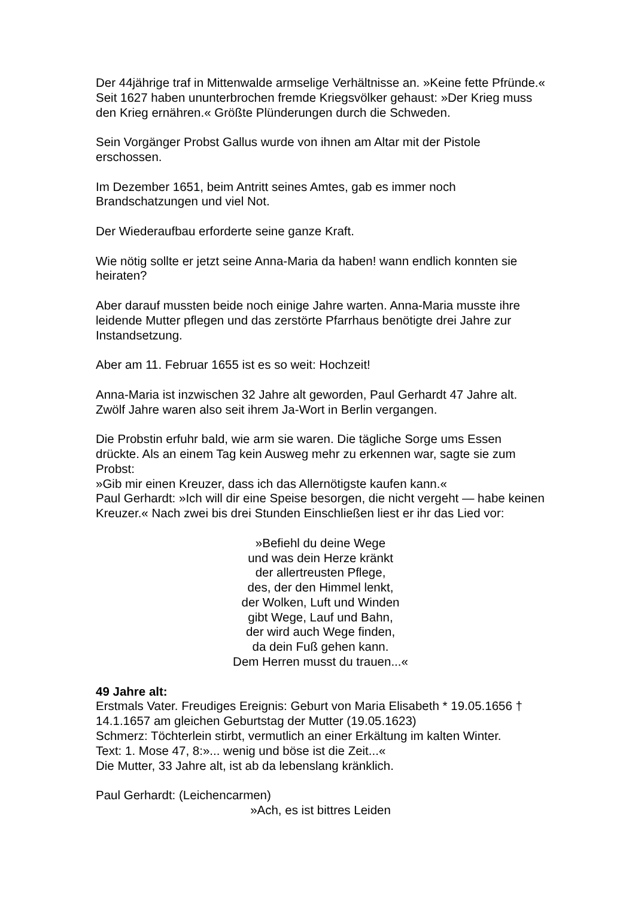Der 44jährige traf in Mittenwalde armselige Verhältnisse an. »Keine fette Pfründe.« Seit 1627 haben ununterbrochen fremde Kriegsvölker gehaust: »Der Krieg muss den Krieg ernähren.« Größte Plünderungen durch die Schweden.
Sein Vorgänger Probst Gallus wurde von ihnen am Altar mit der Pistole erschossen.
Im Dezember 1651, beim Antritt seines Amtes, gab es immer noch Brandschatzungen und viel Not.
Der Wiederaufbau erforderte seine ganze Kraft.
Wie nötig sollte er jetzt seine Anna-Maria da haben! wann endlich konnten sie heiraten?
Aber darauf mussten beide noch einige Jahre warten. Anna-Maria musste ihre leidende Mutter pflegen und das zerstörte Pfarrhaus benötigte drei Jahre zur Instandsetzung.
Aber am 11. Februar 1655 ist es so weit: Hochzeit!
Anna-Maria ist inzwischen 32 Jahre alt geworden, Paul Gerhardt 47 Jahre alt. Zwölf Jahre waren also seit ihrem Ja-Wort in Berlin vergangen.
Die Probstin erfuhr bald, wie arm sie waren. Die tägliche Sorge ums Essen drückte. Als an einem Tag kein Ausweg mehr zu erkennen war, sagte sie zum Probst:
»Gib mir einen Kreuzer, dass ich das Allernötigste kaufen kann.«
Paul Gerhardt: »Ich will dir eine Speise besorgen, die nicht vergeht — habe keinen Kreuzer.« Nach zwei bis drei Stunden Einschließen liest er ihr das Lied vor:
»Befiehl du deine Wege
und was dein Herze kränkt
der allertreusten Pflege,
des, der den Himmel lenkt,
der Wolken, Luft und Winden
gibt Wege, Lauf und Bahn,
der wird auch Wege finden,
da dein Fuß gehen kann.
Dem Herren musst du trauen...«
49 Jahre alt:
Erstmals Vater. Freudiges Ereignis: Geburt von Maria Elisabeth * 19.05.1656 † 14.1.1657 am gleichen Geburtstag der Mutter (19.05.1623)
Schmerz: Töchterlein stirbt, vermutlich an einer Erkältung im kalten Winter.
Text: 1. Mose 47, 8:»... wenig und böse ist die Zeit...«
Die Mutter, 33 Jahre alt, ist ab da lebenslang kränklich.
Paul Gerhardt: (Leichencarmen)
»Ach, es ist bittres Leiden